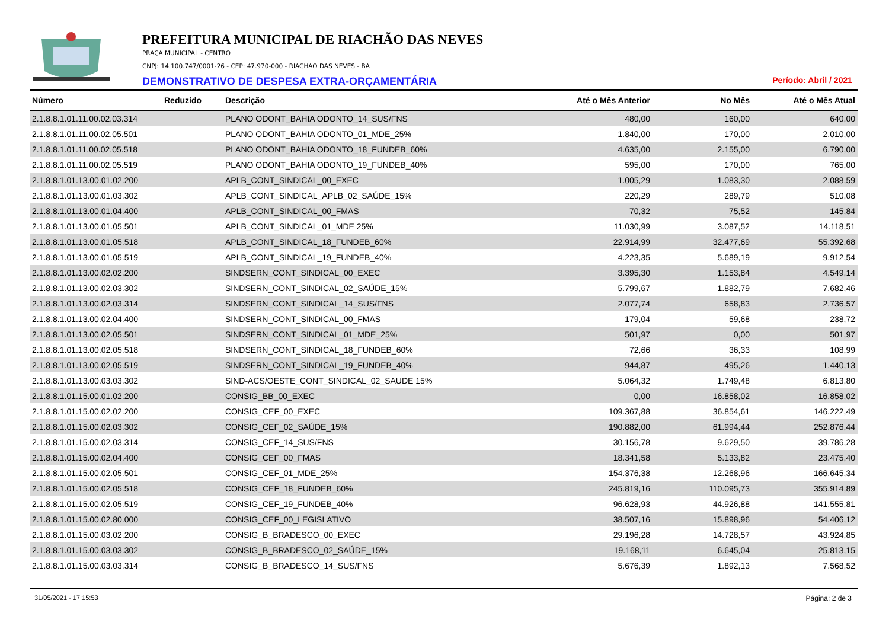PREFEITURA MUNICIPAL DE RIACHÃO DAS NEVES
PRAÇA MUNICIPAL - CENTRO
CNPJ: 14.100.747/0001-26 - CEP: 47.970-000 - RIACHAO DAS NEVES - BA
DEMONSTRATIVO DE DESPESA EXTRA-ORÇAMENTÁRIA
Período: Abril / 2021
| Número | Reduzido | Descrição | Até o Mês Anterior | No Mês | Até o Mês Atual |
| --- | --- | --- | --- | --- | --- |
| 2.1.8.8.1.01.11.00.02.03.314 | | PLANO ODONT_BAHIA ODONTO_14_SUS/FNS | 480,00 | 160,00 | 640,00 |
| 2.1.8.8.1.01.11.00.02.05.501 | | PLANO ODONT_BAHIA ODONTO_01_MDE_25% | 1.840,00 | 170,00 | 2.010,00 |
| 2.1.8.8.1.01.11.00.02.05.518 | | PLANO ODONT_BAHIA ODONTO_18_FUNDEB_60% | 4.635,00 | 2.155,00 | 6.790,00 |
| 2.1.8.8.1.01.11.00.02.05.519 | | PLANO ODONT_BAHIA ODONTO_19_FUNDEB_40% | 595,00 | 170,00 | 765,00 |
| 2.1.8.8.1.01.13.00.01.02.200 | | APLB_CONT_SINDICAL_00_EXEC | 1.005,29 | 1.083,30 | 2.088,59 |
| 2.1.8.8.1.01.13.00.01.03.302 | | APLB_CONT_SINDICAL_APLB_02_SAÚDE_15% | 220,29 | 289,79 | 510,08 |
| 2.1.8.8.1.01.13.00.01.04.400 | | APLB_CONT_SINDICAL_00_FMAS | 70,32 | 75,52 | 145,84 |
| 2.1.8.8.1.01.13.00.01.05.501 | | APLB_CONT_SINDICAL_01_MDE 25% | 11.030,99 | 3.087,52 | 14.118,51 |
| 2.1.8.8.1.01.13.00.01.05.518 | | APLB_CONT_SINDICAL_18_FUNDEB_60% | 22.914,99 | 32.477,69 | 55.392,68 |
| 2.1.8.8.1.01.13.00.01.05.519 | | APLB_CONT_SINDICAL_19_FUNDEB_40% | 4.223,35 | 5.689,19 | 9.912,54 |
| 2.1.8.8.1.01.13.00.02.02.200 | | SINDSERN_CONT_SINDICAL_00_EXEC | 3.395,30 | 1.153,84 | 4.549,14 |
| 2.1.8.8.1.01.13.00.02.03.302 | | SINDSERN_CONT_SINDICAL_02_SAÚDE_15% | 5.799,67 | 1.882,79 | 7.682,46 |
| 2.1.8.8.1.01.13.00.02.03.314 | | SINDSERN_CONT_SINDICAL_14_SUS/FNS | 2.077,74 | 658,83 | 2.736,57 |
| 2.1.8.8.1.01.13.00.02.04.400 | | SINDSERN_CONT_SINDICAL_00_FMAS | 179,04 | 59,68 | 238,72 |
| 2.1.8.8.1.01.13.00.02.05.501 | | SINDSERN_CONT_SINDICAL_01_MDE_25% | 501,97 | 0,00 | 501,97 |
| 2.1.8.8.1.01.13.00.02.05.518 | | SINDSERN_CONT_SINDICAL_18_FUNDEB_60% | 72,66 | 36,33 | 108,99 |
| 2.1.8.8.1.01.13.00.02.05.519 | | SINDSERN_CONT_SINDICAL_19_FUNDEB_40% | 944,87 | 495,26 | 1.440,13 |
| 2.1.8.8.1.01.13.00.03.03.302 | | SIND-ACS/OESTE_CONT_SINDICAL_02_SAUDE 15% | 5.064,32 | 1.749,48 | 6.813,80 |
| 2.1.8.8.1.01.15.00.01.02.200 | | CONSIG_BB_00_EXEC | 0,00 | 16.858,02 | 16.858,02 |
| 2.1.8.8.1.01.15.00.02.02.200 | | CONSIG_CEF_00_EXEC | 109.367,88 | 36.854,61 | 146.222,49 |
| 2.1.8.8.1.01.15.00.02.03.302 | | CONSIG_CEF_02_SAÚDE_15% | 190.882,00 | 61.994,44 | 252.876,44 |
| 2.1.8.8.1.01.15.00.02.03.314 | | CONSIG_CEF_14_SUS/FNS | 30.156,78 | 9.629,50 | 39.786,28 |
| 2.1.8.8.1.01.15.00.02.04.400 | | CONSIG_CEF_00_FMAS | 18.341,58 | 5.133,82 | 23.475,40 |
| 2.1.8.8.1.01.15.00.02.05.501 | | CONSIG_CEF_01_MDE_25% | 154.376,38 | 12.268,96 | 166.645,34 |
| 2.1.8.8.1.01.15.00.02.05.518 | | CONSIG_CEF_18_FUNDEB_60% | 245.819,16 | 110.095,73 | 355.914,89 |
| 2.1.8.8.1.01.15.00.02.05.519 | | CONSIG_CEF_19_FUNDEB_40% | 96.628,93 | 44.926,88 | 141.555,81 |
| 2.1.8.8.1.01.15.00.02.80.000 | | CONSIG_CEF_00_LEGISLATIVO | 38.507,16 | 15.898,96 | 54.406,12 |
| 2.1.8.8.1.01.15.00.03.02.200 | | CONSIG_B_BRADESCO_00_EXEC | 29.196,28 | 14.728,57 | 43.924,85 |
| 2.1.8.8.1.01.15.00.03.03.302 | | CONSIG_B_BRADESCO_02_SAÚDE_15% | 19.168,11 | 6.645,04 | 25.813,15 |
| 2.1.8.8.1.01.15.00.03.03.314 | | CONSIG_B_BRADESCO_14_SUS/FNS | 5.676,39 | 1.892,13 | 7.568,52 |
31/05/2021 - 17:15:53 Página: 2 de 3